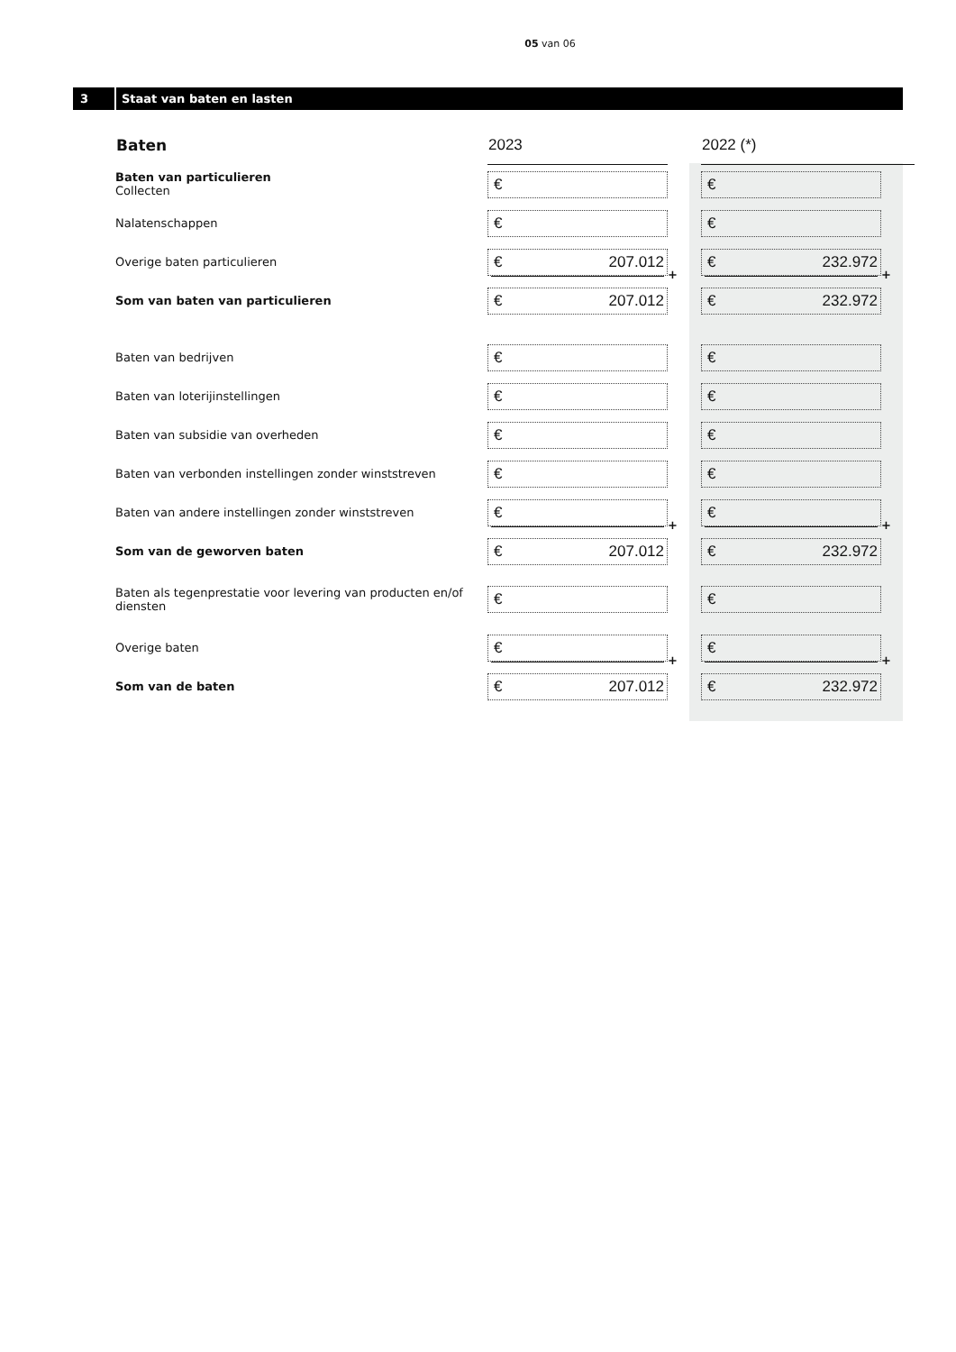05 van 06
3 Staat van baten en lasten
| Baten | 2023 | | 2022 (*) | |
| --- | --- | --- | --- | --- |
| Baten van particulieren Collecten | € | | € | |
| Nalatenschappen | € | | € | |
| Overige baten particulieren | € 207.012 | + | € 232.972 | + |
| Som van baten van particulieren | € 207.012 | | € 232.972 | |
| Baten van bedrijven | € | | € | |
| Baten van loterijinstellingen | € | | € | |
| Baten van subsidie van overheden | € | | € | |
| Baten van verbonden instellingen zonder winststreven | € | | € | |
| Baten van andere instellingen zonder winststreven | € | + | € | + |
| Som van de geworven baten | € 207.012 | | € 232.972 | |
| Baten als tegenprestatie voor levering van producten en/of diensten | € | | € | |
| Overige baten | € | + | € | + |
| Som van de baten | € 207.012 | | € 232.972 | |